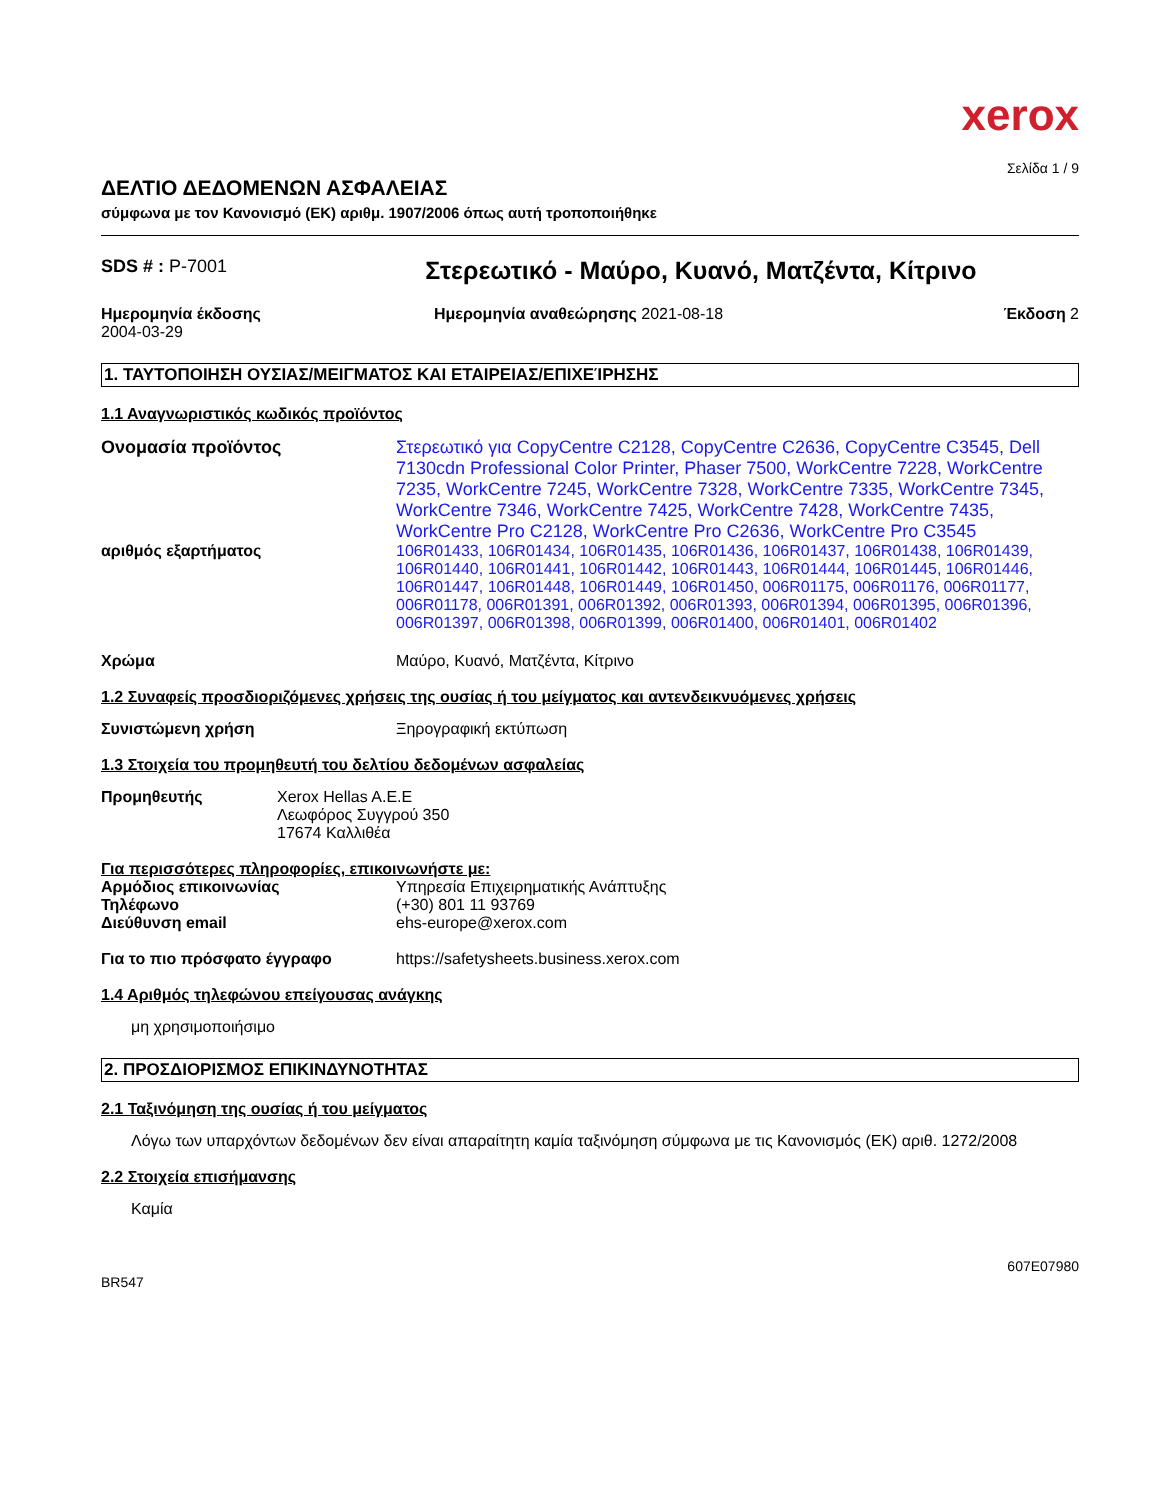xerox
Σελίδα 1 / 9
ΔΕΛΤΙΟ ΔΕΔΟΜΕΝΩΝ ΑΣΦΑΛΕΙΑΣ
σύμφωνα με τον Κανονισμό (ΕΚ) αριθμ. 1907/2006 όπως αυτή τροποποιήθηκε
SDS # : P-7001
Στερεωτικό - Μαύρο, Κυανό, Ματζέντα, Κίτρινο
Ημερομηνία έκδοσης
2004-03-29
Ημερομηνία αναθεώρησης 2021-08-18
Έκδοση 2
1. ΤΑΥΤΟΠΟΙΗΣΗ ΟΥΣΙΑΣ/ΜΕΙΓΜΑΤΟΣ ΚΑΙ ΕΤΑΙΡΕΙΑΣ/ΕΠΙΧΕΊΡΗΣΗΣ
1.1 Αναγνωριστικός κωδικός προϊόντος
Ονομασία προϊόντος Στερεωτικό για CopyCentre C2128, CopyCentre C2636, CopyCentre C3545, Dell 7130cdn Professional Color Printer, Phaser 7500, WorkCentre 7228, WorkCentre 7235, WorkCentre 7245, WorkCentre 7328, WorkCentre 7335, WorkCentre 7345, WorkCentre 7346, WorkCentre 7425, WorkCentre 7428, WorkCentre 7435, WorkCentre Pro C2128, WorkCentre Pro C2636, WorkCentre Pro C3545
αριθμός εξαρτήματος 106R01433, 106R01434, 106R01435, 106R01436, 106R01437, 106R01438, 106R01439, 106R01440, 106R01441, 106R01442, 106R01443, 106R01444, 106R01445, 106R01446, 106R01447, 106R01448, 106R01449, 106R01450, 006R01175, 006R01176, 006R01177, 006R01178, 006R01391, 006R01392, 006R01393, 006R01394, 006R01395, 006R01396, 006R01397, 006R01398, 006R01399, 006R01400, 006R01401, 006R01402
Χρώμα Μαύρο, Κυανό, Ματζέντα, Κίτρινο
1.2 Συναφείς προσδιοριζόμενες χρήσεις της ουσίας ή του μείγματος και αντενδεικνυόμενες χρήσεις
Συνιστώμενη χρήση Ξηρογραφική εκτύπωση
1.3 Στοιχεία του προμηθευτή του δελτίου δεδομένων ασφαλείας
Προμηθευτής Xerox Hellas A.E.E
Λεωφόρος Συγγρού 350
17674 Καλλιθέα
Για περισσότερες πληροφορίες, επικοινωνήστε με:
Αρμόδιος επικοινωνίας Υπηρεσία Επιχειρηματικής Ανάπτυξης
Τηλέφωνο (+30) 801 11 93769
Διεύθυνση email ehs-europe@xerox.com
Για το πιο πρόσφατο έγγραφο https://safetysheets.business.xerox.com
1.4 Αριθμός τηλεφώνου επείγουσας ανάγκης
μη χρησιμοποιήσιμο
2. ΠΡΟΣΔΙΟΡΙΣΜΟΣ ΕΠΙΚΙΝΔΥΝΟΤΗΤΑΣ
2.1 Ταξινόμηση της ουσίας ή του μείγματος
Λόγω των υπαρχόντων δεδομένων δεν είναι απαραίτητη καμία ταξινόμηση σύμφωνα με τις Κανονισμός (ΕΚ) αριθ. 1272/2008
2.2 Στοιχεία επισήμανσης
Καμία
607E07980
BR547